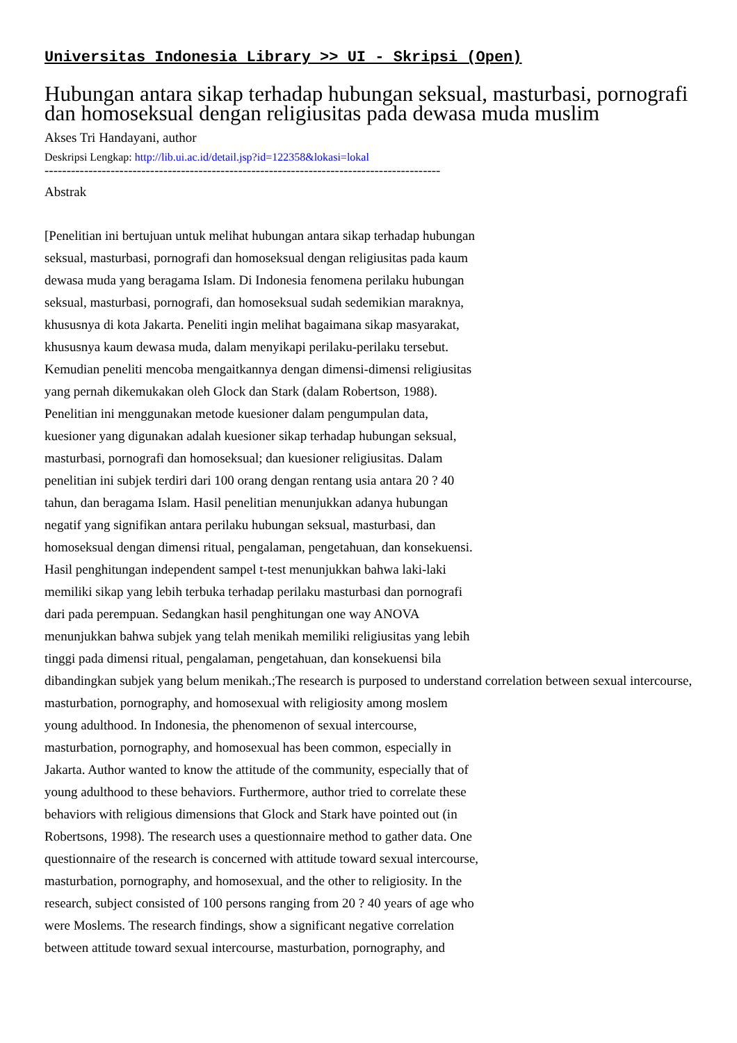Universitas Indonesia Library >> UI - Skripsi (Open)
Hubungan antara sikap terhadap hubungan seksual, masturbasi, pornografi dan homoseksual dengan religiusitas pada dewasa muda muslim
Akses Tri Handayani, author
Deskripsi Lengkap: http://lib.ui.ac.id/detail.jsp?id=122358&lokasi=lokal
------------------------------------------------------------------------------------------
Abstrak
[Penelitian ini bertujuan untuk melihat hubungan antara sikap terhadap hubungan
seksual, masturbasi, pornografi dan homoseksual dengan religiusitas pada kaum
dewasa muda yang beragama Islam. Di Indonesia fenomena perilaku hubungan
seksual, masturbasi, pornografi, dan homoseksual sudah sedemikian maraknya,
khususnya di kota Jakarta. Peneliti ingin melihat bagaimana sikap masyarakat,
khususnya kaum dewasa muda, dalam menyikapi perilaku-perilaku tersebut.
Kemudian peneliti mencoba mengaitkannya dengan dimensi-dimensi religiusitas
yang pernah dikemukakan oleh Glock dan Stark (dalam Robertson, 1988).
Penelitian ini menggunakan metode kuesioner dalam pengumpulan data,
kuesioner yang digunakan adalah kuesioner sikap terhadap hubungan seksual,
masturbasi, pornografi dan homoseksual; dan kuesioner religiusitas. Dalam
penelitian ini subjek terdiri dari 100 orang dengan rentang usia antara 20 ? 40
tahun, dan beragama Islam. Hasil penelitian menunjukkan adanya hubungan
negatif yang signifikan antara perilaku hubungan seksual, masturbasi, dan
homoseksual dengan dimensi ritual, pengalaman, pengetahuan, dan konsekuensi.
Hasil penghitungan independent sampel t-test menunjukkan bahwa laki-laki
memiliki sikap yang lebih terbuka terhadap perilaku masturbasi dan pornografi
dari pada perempuan. Sedangkan hasil penghitungan one way ANOVA
menunjukkan bahwa subjek yang telah menikah memiliki religiusitas yang lebih
tinggi pada dimensi ritual, pengalaman, pengetahuan, dan konsekuensi bila
dibandingkan subjek yang belum menikah.;The research is purposed to understand correlation between sexual intercourse,
masturbation, pornography, and homosexual with religiosity among moslem
young adulthood. In Indonesia, the phenomenon of sexual intercourse,
masturbation, pornography, and homosexual has been common, especially in
Jakarta. Author wanted to know the attitude of the community, especially that of
young adulthood to these behaviors. Furthermore, author tried to correlate these
behaviors with religious dimensions that Glock and Stark have pointed out (in
Robertsons, 1998). The research uses a questionnaire method to gather data. One
questionnaire of the research is concerned with attitude toward sexual intercourse,
masturbation, pornography, and homosexual, and the other to religiosity. In the
research, subject consisted of 100 persons ranging from 20 ? 40 years of age who
were Moslems. The research findings, show a significant negative correlation
between attitude toward sexual intercourse, masturbation, pornography, and